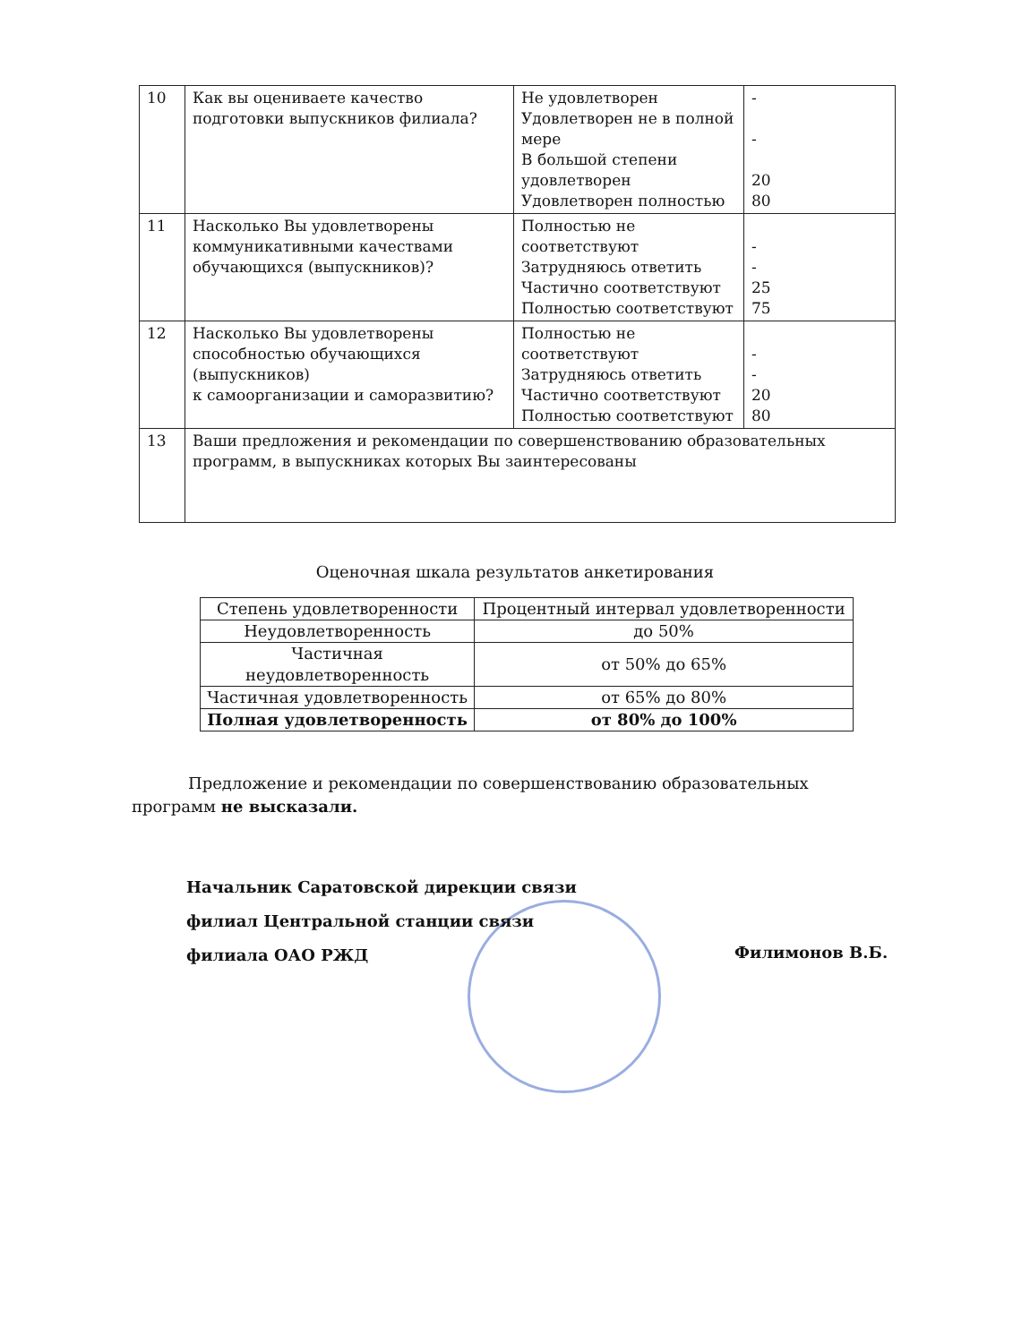| 10 | Как вы оцениваете качество подготовки выпускников филиала? | Не удовлетворен Удовлетворен не в полной мере В большой степени удовлетворен Удовлетворен полностью | - - 20 80 |
| 11 | Насколько Вы удовлетворены коммуникативными качествами обучающихся (выпускников)? | Полностью не соответствуют Затрудняюсь ответить Частично соответствуют Полностью соответствуют | - - 25 75 |
| 12 | Насколько Вы удовлетворены способностью обучающихся (выпускников) к самоорганизации и саморазвитию? | Полностью не соответствуют Затрудняюсь ответить Частично соответствуют Полностью соответствуют | - - 20 80 |
| 13 | Ваши предложения и рекомендации по совершенствованию образовательных программ, в выпускниках которых Вы заинтересованы | | |
Оценочная шкала результатов анкетирования
| Степень удовлетворенности | Процентный интервал удовлетворенности |
| --- | --- |
| Неудовлетворенность | до 50% |
| Частичная неудовлетворенность | от 50% до 65% |
| Частичная удовлетворенность | от 65% до 80% |
| Полная удовлетворенность | от 80% до 100% |
Предложение и рекомендации по совершенствованию образовательных программ не высказали.
Начальник Саратовской дирекции связи
филиал Центральной станции связи
филиала ОАО РЖД
Филимонов В.Б.